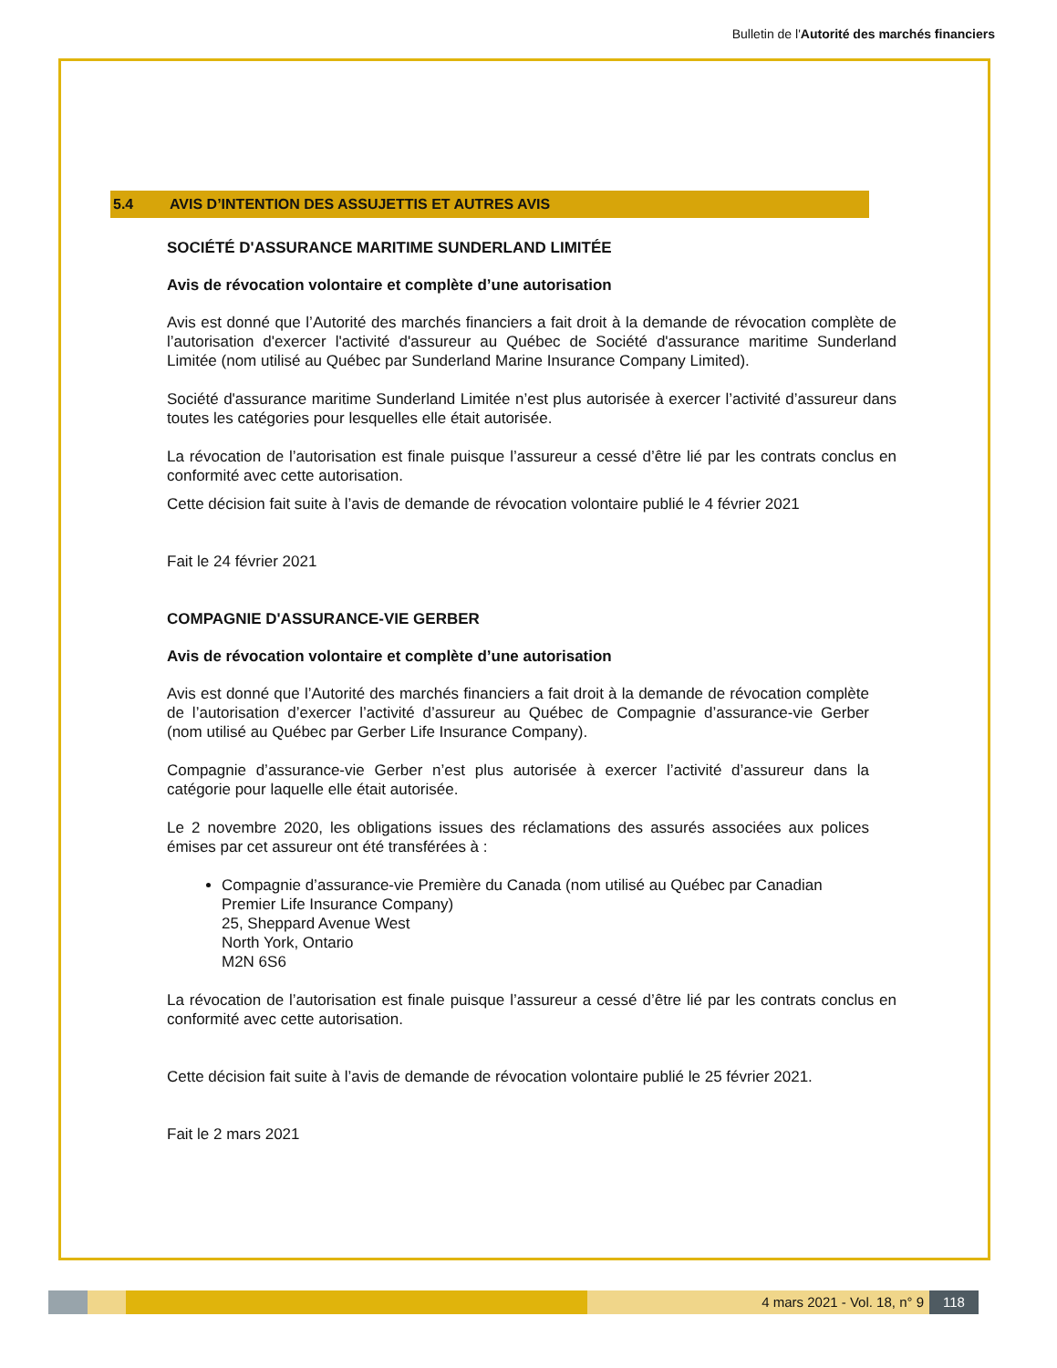Bulletin de l'Autorité des marchés financiers
5.4 AVIS D’INTENTION DES ASSUJETTIS ET AUTRES AVIS
SOCIÉTÉ D'ASSURANCE MARITIME SUNDERLAND LIMITÉE
Avis de révocation volontaire et complète d’une autorisation
Avis est donné que l’Autorité des marchés financiers a fait droit à la demande de révocation complète de l’autorisation d'exercer l'activité d'assureur au Québec de Société d'assurance maritime Sunderland Limitée (nom utilisé au Québec par Sunderland Marine Insurance Company Limited).
Société d'assurance maritime Sunderland Limitée n’est plus autorisée à exercer l’activité d’assureur dans toutes les catégories pour lesquelles elle était autorisée.
La révocation de l’autorisation est finale puisque l’assureur a cessé d’être lié par les contrats conclus en conformité avec cette autorisation.
Cette décision fait suite à l’avis de demande de révocation volontaire publié le 4 février 2021
Fait le 24 février 2021
COMPAGNIE D'ASSURANCE-VIE GERBER
Avis de révocation volontaire et complète d’une autorisation
Avis est donné que l’Autorité des marchés financiers a fait droit à la demande de révocation complète de l’autorisation d’exercer l’activité d’assureur au Québec de Compagnie d’assurance-vie Gerber (nom utilisé au Québec par Gerber Life Insurance Company).
Compagnie d’assurance-vie Gerber n’est plus autorisée à exercer l’activité d’assureur dans la catégorie pour laquelle elle était autorisée.
Le 2 novembre 2020, les obligations issues des réclamations des assurés associées aux polices émises par cet assureur ont été transférées à :
Compagnie d’assurance-vie Première du Canada (nom utilisé au Québec par Canadian Premier Life Insurance Company)
25, Sheppard Avenue West
North York, Ontario
M2N 6S6
La révocation de l’autorisation est finale puisque l’assureur a cessé d’être lié par les contrats conclus en conformité avec cette autorisation.
Cette décision fait suite à l’avis de demande de révocation volontaire publié le 25 février 2021.
Fait le 2 mars 2021
4 mars 2021 - Vol. 18, n° 9 118